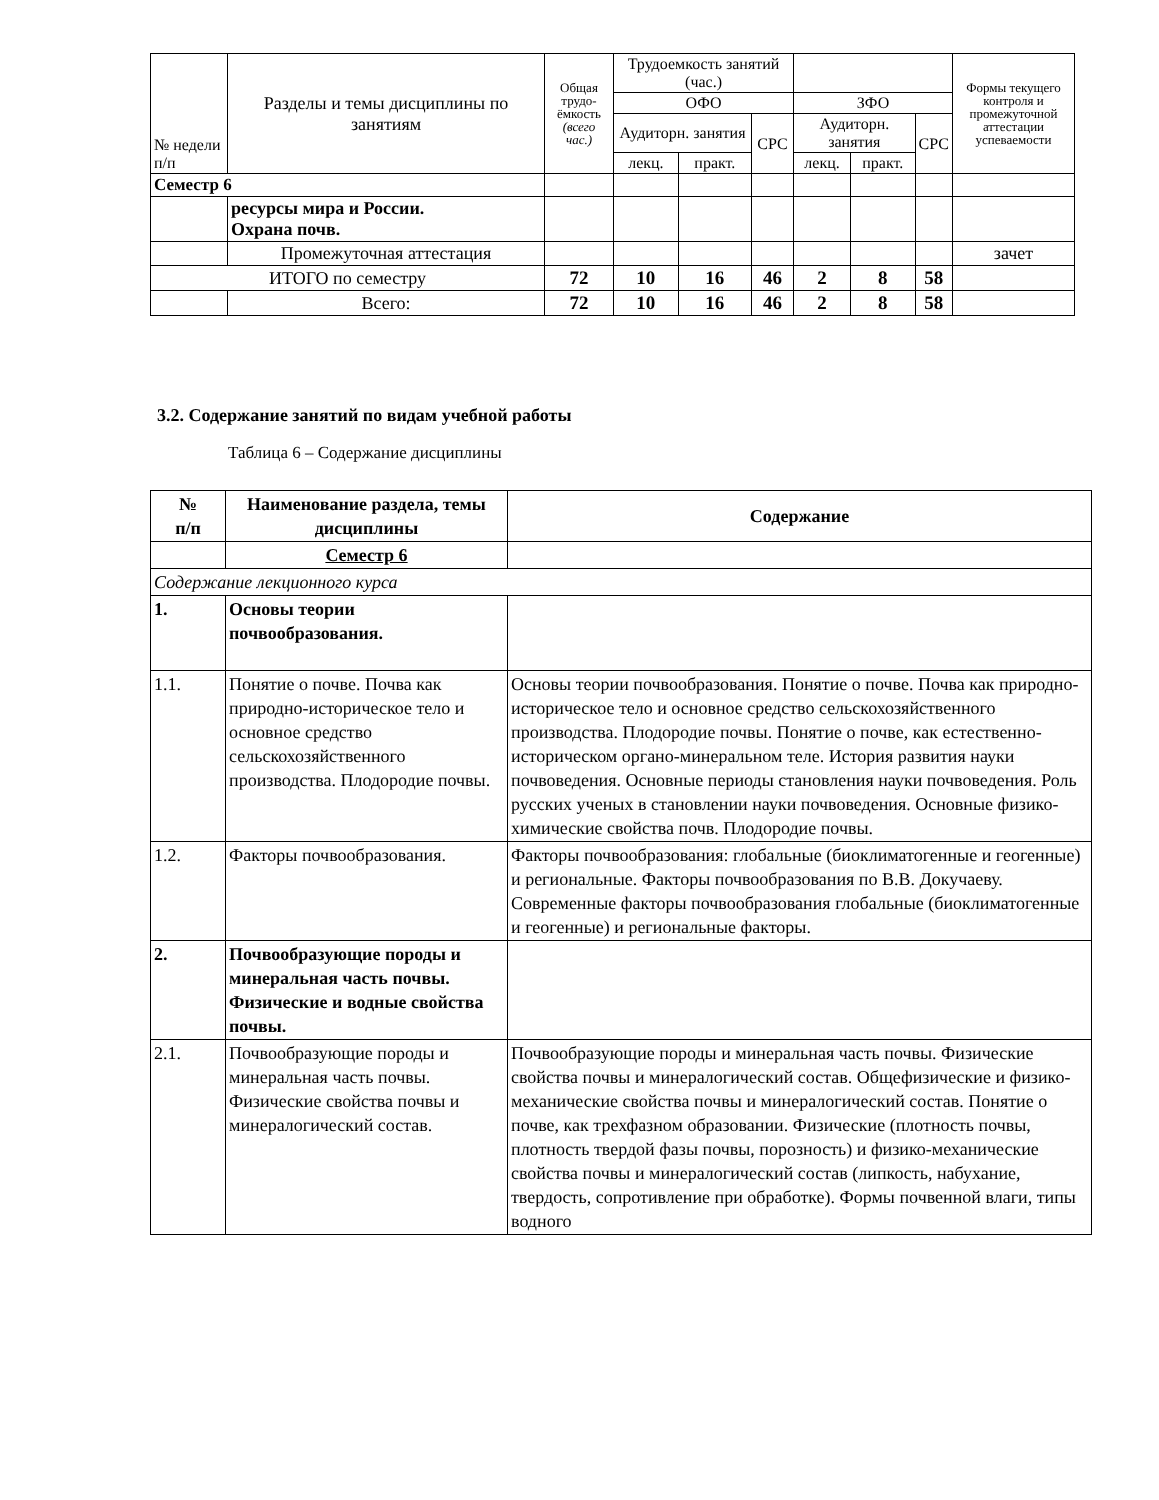| № недели п/п | Разделы и темы дисциплины по занятиям | Общая трудо-ёмкость (всего час.) | Трудоемкость занятий (час.) | | | | | | Формы текущего контроля и промежуточной аттестации успеваемости |
| --- | --- | --- | --- | --- | --- | --- | --- | --- | --- |
| | | | ОФО | | | ЗФО | | | |
| | | | Аудиторн. занятия | | СРС | Аудиторн. занятия | | СРС | |
| | | | лекц. | практ. | | лекц. | практ. | | |
| Семестр 6 | | | | | | | | | |
| | ресурсы мира и России. Охрана почв. | | | | | | | | |
| | Промежуточная аттестация | | | | | | | | зачет |
| ИТОГО по семестру | | 72 | 10 | 16 | 46 | 2 | 8 | 58 | |
| | Всего: | 72 | 10 | 16 | 46 | 2 | 8 | 58 | |
3.2. Содержание занятий по видам учебной работы
Таблица 6 – Содержание дисциплины
| № п/п | Наименование раздела, темы дисциплины | Содержание |
| --- | --- | --- |
| | Семестр 6 | |
| Содержание лекционного курса | | |
| 1. | Основы теории почвообразования. | |
| 1.1. | Понятие о почве. Почва как природно-историческое тело и основное средство сельскохозяйственного производства. Плодородие почвы. | Основы теории почвообразования. Понятие о почве. Почва как природно-историческое тело и основное средство сельскохозяйственного производства. Плодородие почвы. Понятие о почве, как естественно-историческом органо-минеральном теле. История развития науки почвоведения. Основные периоды становления науки почвоведения. Роль русских ученых в становлении науки почвоведения. Основные физико-химические свойства почв. Плодородие почвы. |
| 1.2. | Факторы почвообразования. | Факторы почвообразования: глобальные (биоклиматогенные и геогенные) и региональные. Факторы почвообразования по В.В. Докучаеву. Современные факторы почвообразования глобальные (биоклиматогенные и геогенные) и региональные факторы. |
| 2. | Почвообразующие породы и минеральная часть почвы. Физические и водные свойства почвы. | |
| 2.1. | Почвообразующие породы и минеральная часть почвы. Физические свойства почвы и минералогический состав. | Почвообразующие породы и минеральная часть почвы. Физические свойства почвы и минералогический состав. Общефизические и физико-механические свойства почвы и минералогический состав. Понятие о почве, как трехфазном образовании. Физические (плотность почвы, плотность твердой фазы почвы, порозность) и физико-механические свойства почвы и минералогический состав (липкость, набухание, твердость, сопротивление при обработке). Формы почвенной влаги, типы водного |